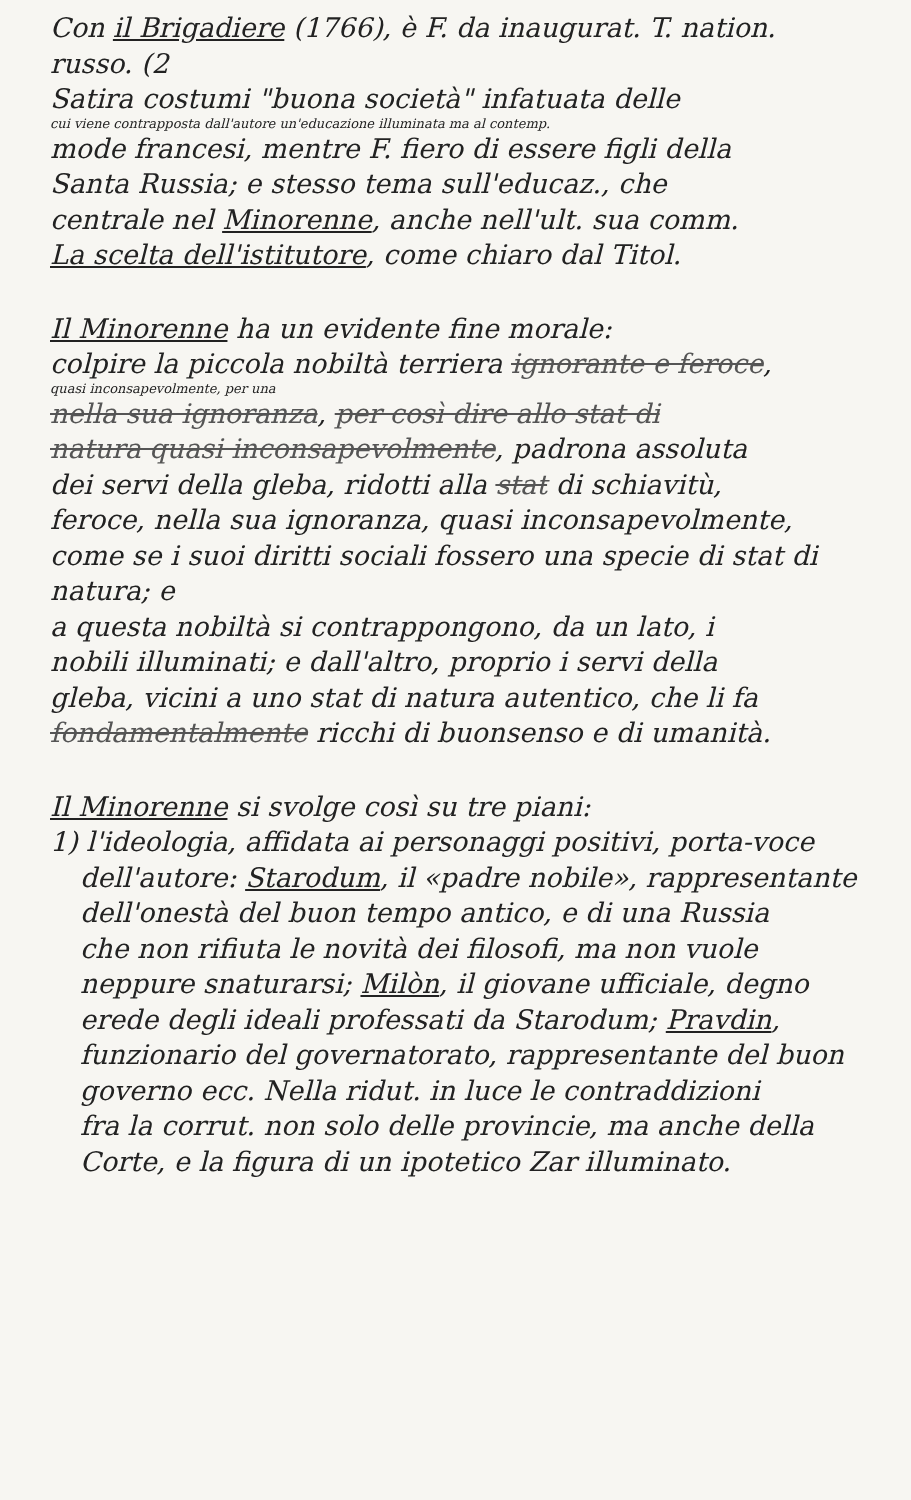Con il Brigadiere (1766), è F. da inaugurat. T. nation. russo. (2
Satira costumi "buona società" infatuata delle
cui viene contrapposta dall'autore un'educazione illuminata ma al contemp.
mode francesi, mentre F. fiero di essere figli della
Santa Russia; e stesso tema sull'educaz., che
centrale nel Minorenne, anche nell'ult. sua comm.
La scelta dell'istitutore, come chiaro dal Titol.
Il Minorenne ha un evidente fine morale:
colpire la piccola nobiltà terriera ignorante e feroce,
quasi inconsapevolmente, per una
nella sua ignoranza, per così dire allo stat di
natura quasi inconsapevolmente, padrona assoluta
dei servi della gleba, ridotti alla stat di schiavitù,
feroce, nella sua ignoranza, quasi inconsapevolmente,
come se i suoi diritti sociali fossero una specie di stat di natura; e
a questa nobiltà si contrappongono, da un lato, i
nobili illuminati; e dall'altro, proprio i servi della
gleba, vicini a uno stat di natura autentico, che li fa
fondamentalmente ricchi di buonsenso e di umanità.
Il Minorenne si svolge così su tre piani:
1) l'ideologia, affidata ai personaggi positivi, porta-voce
dell'autore: Starodum, il «padre nobile», rappresentante
dell'onestà del buon tempo antico, e di una Russia
che non rifiuta le novità dei filosofi, ma non vuole
neppure snaturarsi; Milòn, il giovane ufficiale, degno
erede degli ideali professati da Starodum; Pravdin,
funzionario del governatorato, rappresentante del buon
governo ecc. Nella ridut. in luce le contraddizioni
fra la corrut. non solo delle provincie, ma anche della
Corte, e la figura di un ipotetico Zar illuminato.